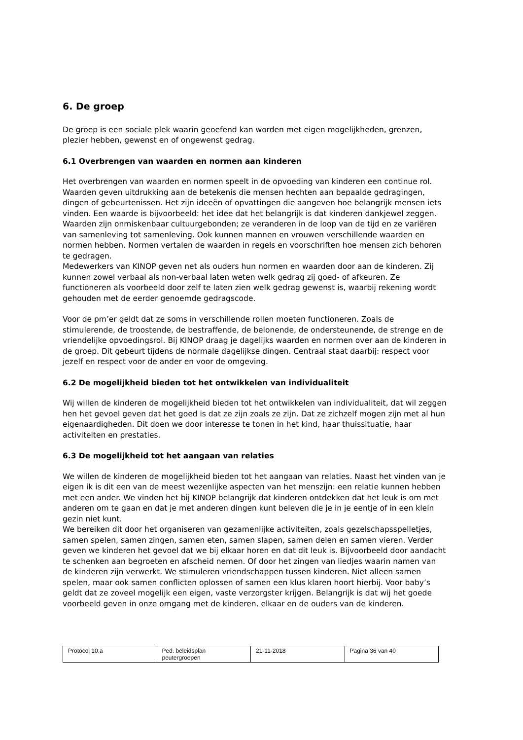6. De groep
De groep is een sociale plek waarin geoefend kan worden met eigen mogelijkheden, grenzen, plezier hebben, gewenst en of ongewenst gedrag.
6.1 Overbrengen van waarden en normen aan kinderen
Het overbrengen van waarden en normen speelt in de opvoeding van kinderen een continue rol. Waarden geven uitdrukking aan de betekenis die mensen hechten aan bepaalde gedragingen, dingen of gebeurtenissen. Het zijn ideeën of opvattingen die aangeven hoe belangrijk mensen iets vinden. Een waarde is bijvoorbeeld: het idee dat het belangrijk is dat kinderen dankjewel zeggen. Waarden zijn onmiskenbaar cultuurgebonden; ze veranderen in de loop van de tijd en ze variëren van samenleving tot samenleving. Ook kunnen mannen en vrouwen verschillende waarden en normen hebben. Normen vertalen de waarden in regels en voorschriften hoe mensen zich behoren te gedragen.
Medewerkers van KINOP geven net als ouders hun normen en waarden door aan de kinderen. Zij kunnen zowel verbaal als non-verbaal laten weten welk gedrag zij goed- of afkeuren. Ze functioneren als voorbeeld door zelf te laten zien welk gedrag gewenst is, waarbij rekening wordt gehouden met de eerder genoemde gedragscode.
Voor de pm’er geldt dat ze soms in verschillende rollen moeten functioneren. Zoals de stimulerende, de troostende, de bestraffende, de belonende, de ondersteunende, de strenge en de vriendelijke opvoedingsrol. Bij KINOP draag je dagelijks waarden en normen over aan de kinderen in de groep. Dit gebeurt tijdens de normale dagelijkse dingen. Centraal staat daarbij: respect voor jezelf en respect voor de ander en voor de omgeving.
6.2 De mogelijkheid bieden tot het ontwikkelen van individualiteit
Wij willen de kinderen de mogelijkheid bieden tot het ontwikkelen van individualiteit, dat wil zeggen hen het gevoel geven dat het goed is dat ze zijn zoals ze zijn. Dat ze zichzelf mogen zijn met al hun eigenaardigheden. Dit doen we door interesse te tonen in het kind, haar thuissituatie, haar activiteiten en prestaties.
6.3 De mogelijkheid tot het aangaan van relaties
We willen de kinderen de mogelijkheid bieden tot het aangaan van relaties. Naast het vinden van je eigen ik is dit een van de meest wezenlijke aspecten van het menszijn: een relatie kunnen hebben met een ander. We vinden het bij KINOP belangrijk dat kinderen ontdekken dat het leuk is om met anderen om te gaan en dat je met anderen dingen kunt beleven die je in je eentje of in een klein gezin niet kunt.
We bereiken dit door het organiseren van gezamenlijke activiteiten, zoals gezelschapsspelletjes, samen spelen, samen zingen, samen eten, samen slapen, samen delen en samen vieren. Verder geven we kinderen het gevoel dat we bij elkaar horen en dat dit leuk is. Bijvoorbeeld door aandacht te schenken aan begroeten en afscheid nemen. Of door het zingen van liedjes waarin namen van de kinderen zijn verwerkt. We stimuleren vriendschappen tussen kinderen. Niet alleen samen spelen, maar ook samen conflicten oplossen of samen een klus klaren hoort hierbij. Voor baby’s geldt dat ze zoveel mogelijk een eigen, vaste verzorgster krijgen. Belangrijk is dat wij het goede voorbeeld geven in onze omgang met de kinderen, elkaar en de ouders van de kinderen.
| Protocol 10.a | Ped. beleidsplan peutergroepen | 21-11-2018 | Pagina 36 van 40 |